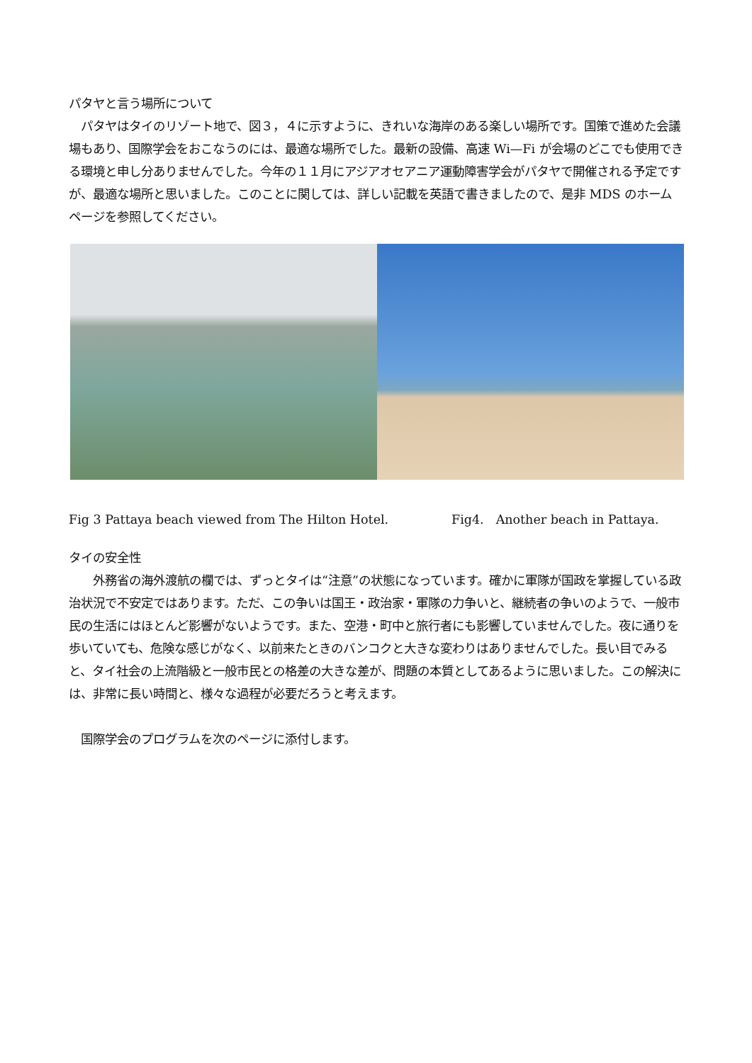パタヤと言う場所について
　パタヤはタイのリゾート地で、図３，４に示すように、きれいな海岸のある楽しい場所です。国策で進めた会議場もあり、国際学会をおこなうのには、最適な場所でした。最新の設備、高速 Wi—Fi が会場のどこでも使用できる環境と申し分ありませんでした。今年の１１月にアジアオセアニア運動障害学会がパタヤで開催される予定ですが、最適な場所と思いました。このことに関しては、詳しい記載を英語で書きましたので、是非 MDS のホームページを参照してください。
Fig 3 Pattaya beach viewed from The Hilton Hotel. Fig4.　Another beach in Pattaya.
タイの安全性
　　外務省の海外渡航の欄では、ずっとタイは“注意”の状態になっています。確かに軍隊が国政を掌握している政治状況で不安定ではあります。ただ、この争いは国王・政治家・軍隊の力争いと、継続者の争いのようで、一般市民の生活にはほとんど影響がないようです。また、空港・町中と旅行者にも影響していませんでした。夜に通りを歩いていても、危険な感じがなく、以前来たときのバンコクと大きな変わりはありませんでした。長い目でみると、タイ社会の上流階級と一般市民との格差の大きな差が、問題の本質としてあるように思いました。この解決には、非常に長い時間と、様々な過程が必要だろうと考えます。
　国際学会のプログラムを次のページに添付します。